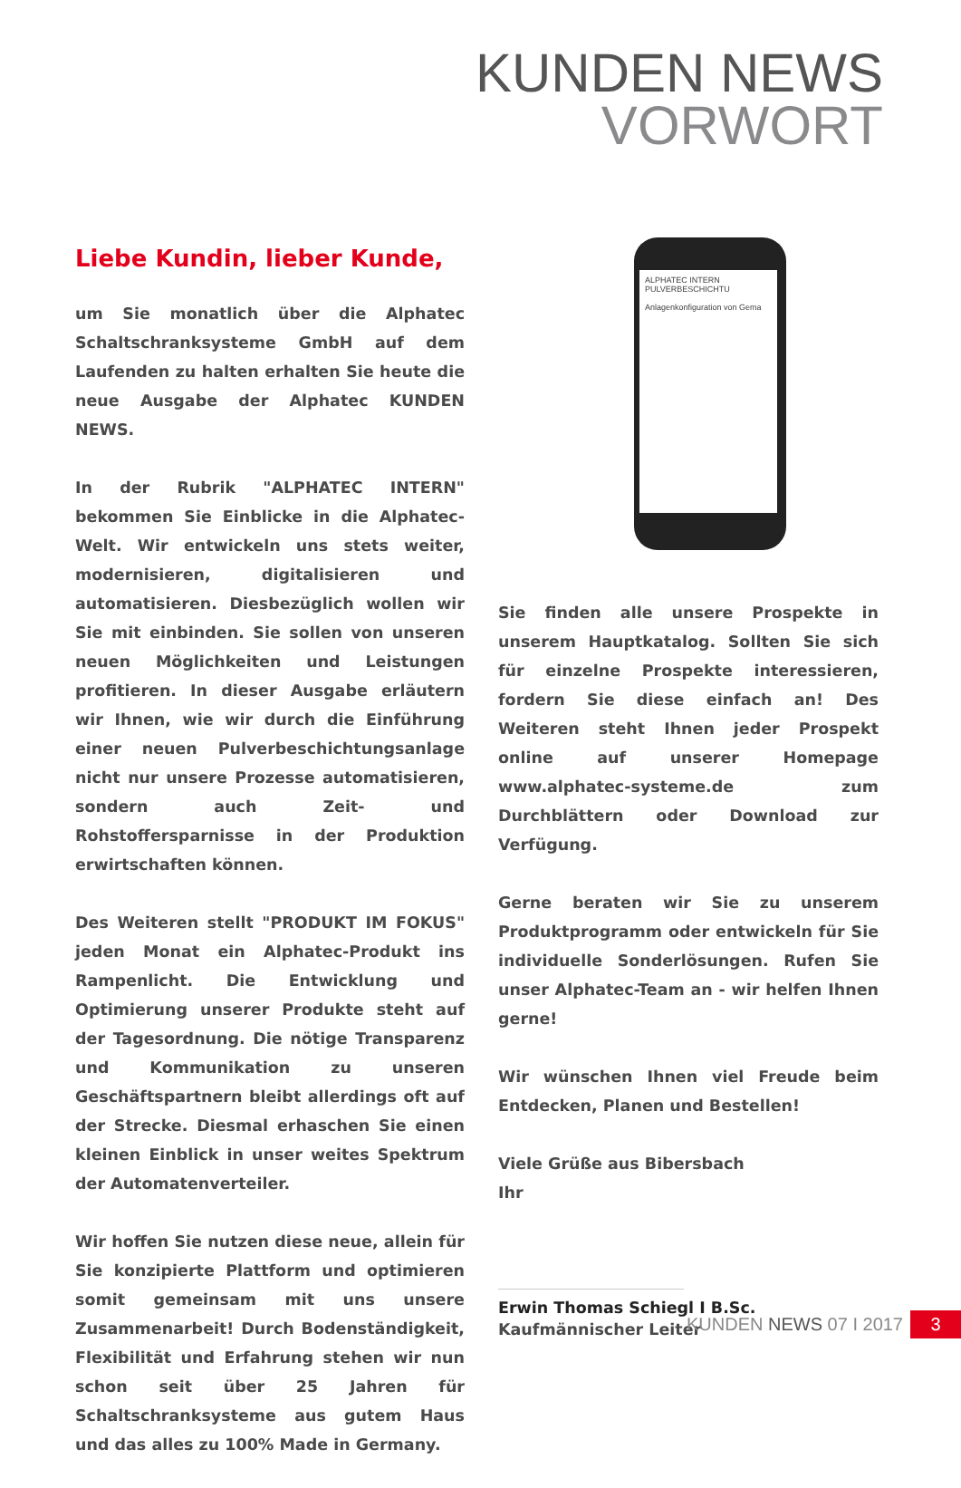KUNDEN NEWS
VORWORT
ALPHATEC INTERN
PULVERBESCHICHTU
Anlagenkonfiguration von Gema
Liebe Kundin, lieber Kunde,
um Sie monatlich über die Alphatec Schaltschranksysteme GmbH auf dem Laufenden zu halten erhalten Sie heute die neue Ausgabe der Alphatec KUNDEN NEWS.
In der Rubrik "ALPHATEC INTERN" bekommen Sie Einblicke in die Alphatec-Welt. Wir entwickeln uns stets weiter, modernisieren, digitalisieren und automatisieren. Diesbezüglich wollen wir Sie mit einbinden. Sie sollen von unseren neuen Möglichkeiten und Leistungen profitieren. In dieser Ausgabe erläutern wir Ihnen, wie wir durch die Einführung einer neuen Pulverbeschichtungsanlage nicht nur unsere Prozesse automatisieren, sondern auch Zeit- und Rohstoffersparnisse in der Produktion erwirtschaften können.
Des Weiteren stellt "PRODUKT IM FOKUS" jeden Monat ein Alphatec-Produkt ins Rampenlicht. Die Entwicklung und Optimierung unserer Produkte steht auf der Tagesordnung. Die nötige Transparenz und Kommunikation zu unseren Geschäftspartnern bleibt allerdings oft auf der Strecke. Diesmal erhaschen Sie einen kleinen Einblick in unser weites Spektrum der Automatenverteiler.
Wir hoffen Sie nutzen diese neue, allein für Sie konzipierte Plattform und optimieren somit gemeinsam mit uns unsere Zusammenarbeit! Durch Bodenständigkeit, Flexibilität und Erfahrung stehen wir nun schon seit über 25 Jahren für Schaltschranksysteme aus gutem Haus und das alles zu 100% Made in Germany.
Sie finden alle unsere Prospekte in unserem Hauptkatalog. Sollten Sie sich für einzelne Prospekte interessieren, fordern Sie diese einfach an! Des Weiteren steht Ihnen jeder Prospekt online auf unserer Homepage www.alphatec-systeme.de zum Durchblättern oder Download zur Verfügung.
Gerne beraten wir Sie zu unserem Produktprogramm oder entwickeln für Sie individuelle Sonderlösungen. Rufen Sie unser Alphatec-Team an - wir helfen Ihnen gerne!
Wir wünschen Ihnen viel Freude beim Entdecken, Planen und Bestellen!
Viele Grüße aus Bibersbach
Ihr
Erwin Thomas Schiegl I B.Sc.
Kaufmännischer Leiter
KUNDEN NEWS 07 I 2017 3